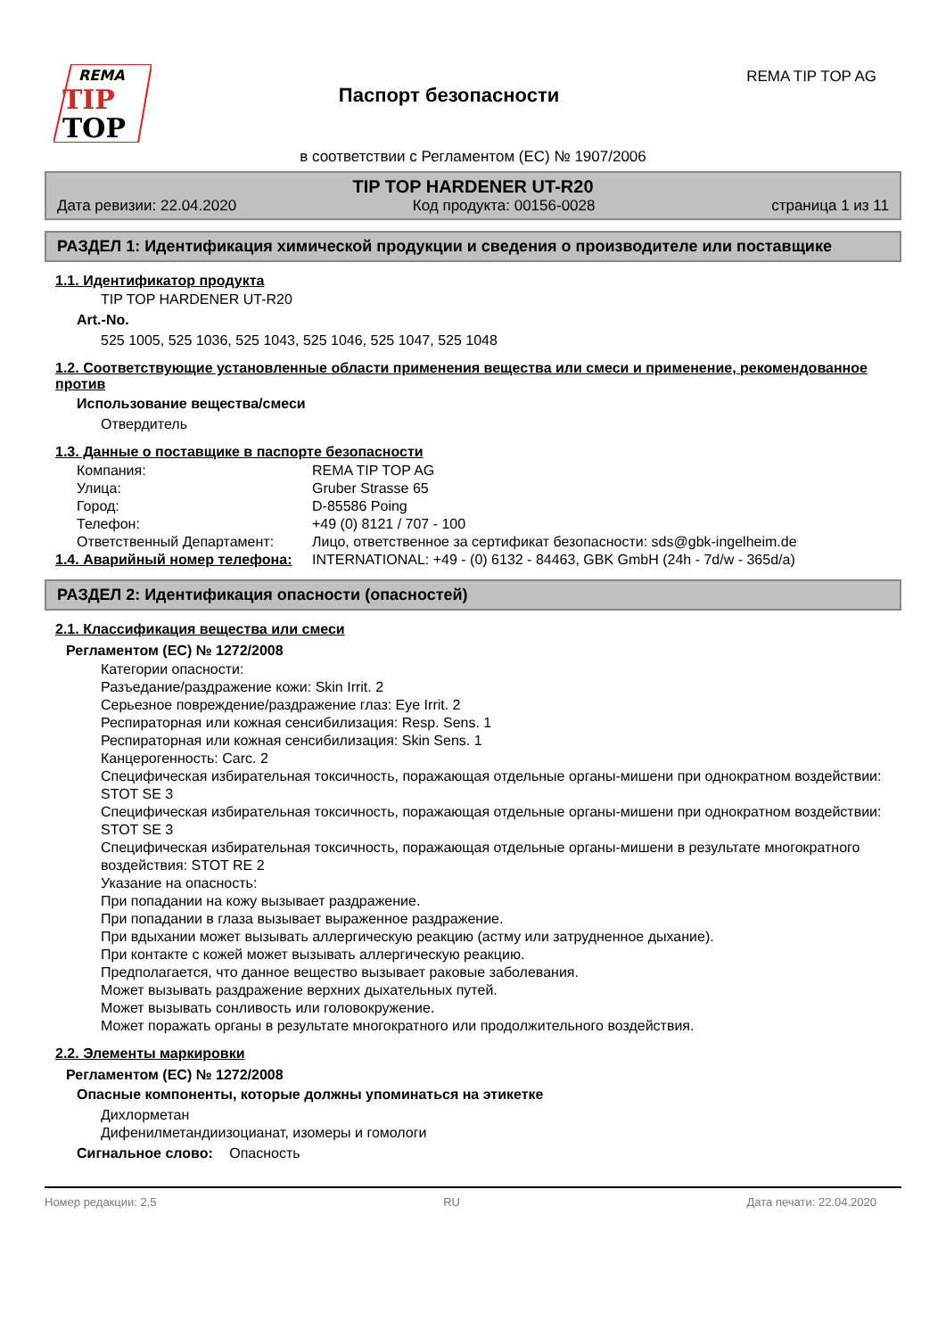REMA
TIP
TOP
Паспорт безопасности
REMA TIP TOP AG
в соответствии с Регламентом (ЕС) № 1907/2006
TIP TOP HARDENER UT-R20
Дата ревизии: 22.04.2020 Код продукта: 00156-0028 страница 1 из 11
РАЗДЕЛ 1: Идентификация химической продукции и сведения о производителе или поставщике
1.1. Идентификатор продукта
TIP TOP HARDENER UT-R20
Art.-No.
525 1005, 525 1036, 525 1043, 525 1046, 525 1047, 525 1048
1.2. Соответствующие установленные области применения вещества или смеси и применение, рекомендованное против
Использование вещества/смеси
Отвердитель
1.3. Данные о поставщике в паспорте безопасности
Компания: REMA TIP TOP AG
Улица: Gruber Strasse 65
Город: D-85586 Poing
Телефон: +49 (0) 8121 / 707 - 100
Ответственный Департамент: Лицо, ответственное за сертификат безопасности: sds@gbk-ingelheim.de
1.4. Аварийный номер телефона: INTERNATIONAL: +49 - (0) 6132 - 84463, GBK GmbH (24h - 7d/w - 365d/a)
РАЗДЕЛ 2: Идентификация опасности (опасностей)
2.1. Классификация вещества или смеси
Регламентом (ЕС) № 1272/2008
Категории опасности:
Разъедание/раздражение кожи: Skin Irrit. 2
Серьезное повреждение/раздражение глаз: Eye Irrit. 2
Респираторная или кожная сенсибилизация: Resp. Sens. 1
Респираторная или кожная сенсибилизация: Skin Sens. 1
Канцерогенность: Carc. 2
Специфическая избирательная токсичность, поражающая отдельные органы-мишени при однократном воздействии: STOT SE 3
Специфическая избирательная токсичность, поражающая отдельные органы-мишени при однократном воздействии: STOT SE 3
Специфическая избирательная токсичность, поражающая отдельные органы-мишени в результате многократного воздействия: STOT RE 2
Указание на опасность:
При попадании на кожу вызывает раздражение.
При попадании в глаза вызывает выраженное раздражение.
При вдыхании может вызывать аллергическую реакцию (астму или затрудненное дыхание).
При контакте с кожей может вызывать аллергическую реакцию.
Предполагается, что данное вещество вызывает раковые заболевания.
Может вызывать раздражение верхних дыхательных путей.
Может вызывать сонливость или головокружение.
Может поражать органы в результате многократного или продолжительного воздействия.
2.2. Элементы маркировки
Регламентом (ЕС) № 1272/2008
Опасные компоненты, которые должны упоминаться на этикетке
Дихлорметан
Дифенилметандиизоцианат, изомеры и гомологи
Сигнальное слово: Опасность
Номер редакции: 2,5 RU Дата печати: 22.04.2020